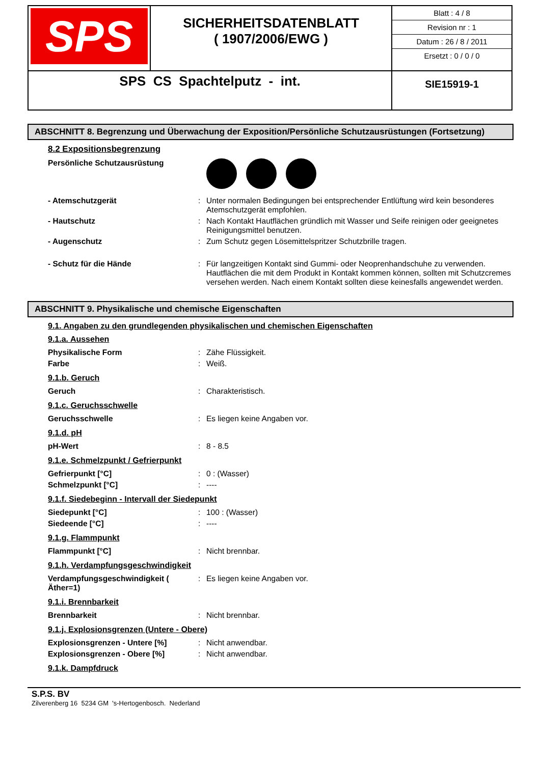| SPS | SICHERHEITSDATENBLATT ( 1907/2006/EWG ) | Blatt : 4 / 8 Revision nr : 1 Datum : 26 / 8 / 2011 Ersetzt : 0 / 0 / 0 |
| SPS CS Spachtelputz - int. | | SIE15919-1 |
ABSCHNITT 8. Begrenzung und Überwachung der Exposition/Persönliche Schutzausrüstungen (Fortsetzung)
8.2 Expositionsbegrenzung
| Persönliche Schutzausrüstung | | |
| - Atemschutzgerät | : | Unter normalen Bedingungen bei entsprechender Entlüftung wird kein besonderes Atemschutzgerät empfohlen. |
| - Hautschutz | : | Nach Kontakt Hautflächen gründlich mit Wasser und Seife reinigen oder geeignetes Reinigungsmittel benutzen. |
| - Augenschutz | : | Zum Schutz gegen Lösemittelspritzer Schutzbrille tragen. |
| - Schutz für die Hände | : | Für langzeitigen Kontakt sind Gummi- oder Neoprenhandschuhe zu verwenden. Hautflächen die mit dem Produkt in Kontakt kommen können, sollten mit Schutzcremes versehen werden. Nach einem Kontakt sollten diese keinesfalls angewendet werden. |
ABSCHNITT 9. Physikalische und chemische Eigenschaften
9.1. Angaben zu den grundlegenden physikalischen und chemischen Eigenschaften
9.1.a. Aussehen
| Physikalische Form | : | Zähe Flüssigkeit. |
| Farbe | : | Weiß. |
9.1.b. Geruch
| Geruch | : | Charakteristisch. |
9.1.c. Geruchsschwelle
| Geruchsschwelle | : | Es liegen keine Angaben vor. |
9.1.d. pH
| pH-Wert | : | 8 - 8.5 |
9.1.e. Schmelzpunkt / Gefrierpunkt
| Gefrierpunkt [°C] | : | 0 : (Wasser) |
| Schmelzpunkt [°C] | : | ---- |
9.1.f. Siedebeginn - Intervall der Siedepunkt
| Siedepunkt [°C] | : | 100 : (Wasser) |
| Siedeende [°C] | : | ---- |
9.1.g. Flammpunkt
| Flammpunkt [°C] | : | Nicht brennbar. |
9.1.h. Verdampfungsgeschwindigkeit
| Verdampfungsgeschwindigkeit ( Äther=1) | : | Es liegen keine Angaben vor. |
9.1.i. Brennbarkeit
| Brennbarkeit | : | Nicht brennbar. |
9.1.j. Explosionsgrenzen (Untere - Obere)
| Explosionsgrenzen - Untere [%] | : | Nicht anwendbar. |
| Explosionsgrenzen - Obere [%] | : | Nicht anwendbar. |
9.1.k. Dampfdruck
S.P.S. BV
Zilverenberg 16 5234 GM 's-Hertogenbosch. Nederland